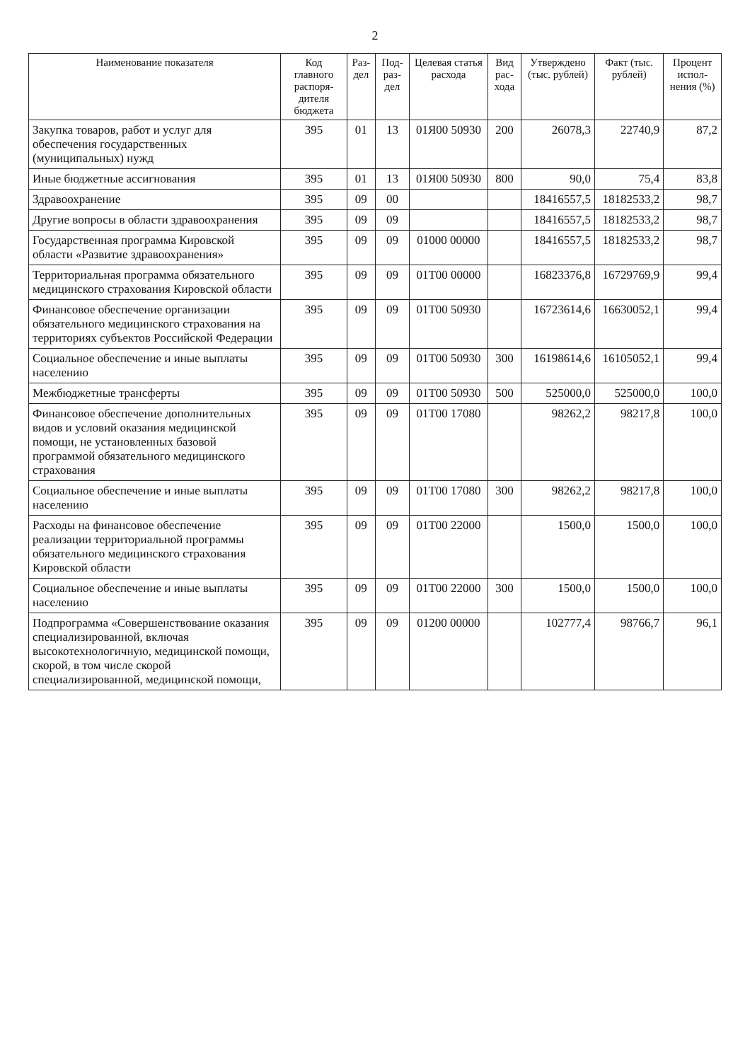2
| Наименование показателя | Код главного распоря-дителя бюджета | Раз-дел | Под-раз-дел | Целевая статья расхода | Вид рас-хода | Утверждено (тыс. рублей) | Факт (тыс. рублей) | Процент испол-нения (%) |
| --- | --- | --- | --- | --- | --- | --- | --- | --- |
| Закупка товаров, работ и услуг для обеспечения государственных (муниципальных) нужд | 395 | 01 | 13 | 01Я00 50930 | 200 | 26078,3 | 22740,9 | 87,2 |
| Иные бюджетные ассигнования | 395 | 01 | 13 | 01Я00 50930 | 800 | 90,0 | 75,4 | 83,8 |
| Здравоохранение | 395 | 09 | 00 | | | 18416557,5 | 18182533,2 | 98,7 |
| Другие вопросы в области здравоохранения | 395 | 09 | 09 | | | 18416557,5 | 18182533,2 | 98,7 |
| Государственная программа Кировской области «Развитие здравоохранения» | 395 | 09 | 09 | 01000 00000 | | 18416557,5 | 18182533,2 | 98,7 |
| Территориальная программа обязательного медицинского страхования Кировской области | 395 | 09 | 09 | 01Т00 00000 | | 16823376,8 | 16729769,9 | 99,4 |
| Финансовое обеспечение организации обязательного медицинского страхования на территориях субъектов Российской Федерации | 395 | 09 | 09 | 01Т00 50930 | | 16723614,6 | 16630052,1 | 99,4 |
| Социальное обеспечение и иные выплаты населению | 395 | 09 | 09 | 01Т00 50930 | 300 | 16198614,6 | 16105052,1 | 99,4 |
| Межбюджетные трансферты | 395 | 09 | 09 | 01Т00 50930 | 500 | 525000,0 | 525000,0 | 100,0 |
| Финансовое обеспечение дополнительных видов и условий оказания медицинской помощи, не установленных базовой программой обязательного медицинского страхования | 395 | 09 | 09 | 01Т00 17080 | | 98262,2 | 98217,8 | 100,0 |
| Социальное обеспечение и иные выплаты населению | 395 | 09 | 09 | 01Т00 17080 | 300 | 98262,2 | 98217,8 | 100,0 |
| Расходы на финансовое обеспечение реализации территориальной программы обязательного медицинского страхования Кировской области | 395 | 09 | 09 | 01Т00 22000 | | 1500,0 | 1500,0 | 100,0 |
| Социальное обеспечение и иные выплаты населению | 395 | 09 | 09 | 01Т00 22000 | 300 | 1500,0 | 1500,0 | 100,0 |
| Подпрограмма «Совершенствование оказания специализированной, включая высокотехнологичную, медицинской помощи, скорой, в том числе скорой специализированной, медицинской помощи, | 395 | 09 | 09 | 01200 00000 | | 102777,4 | 98766,7 | 96,1 |